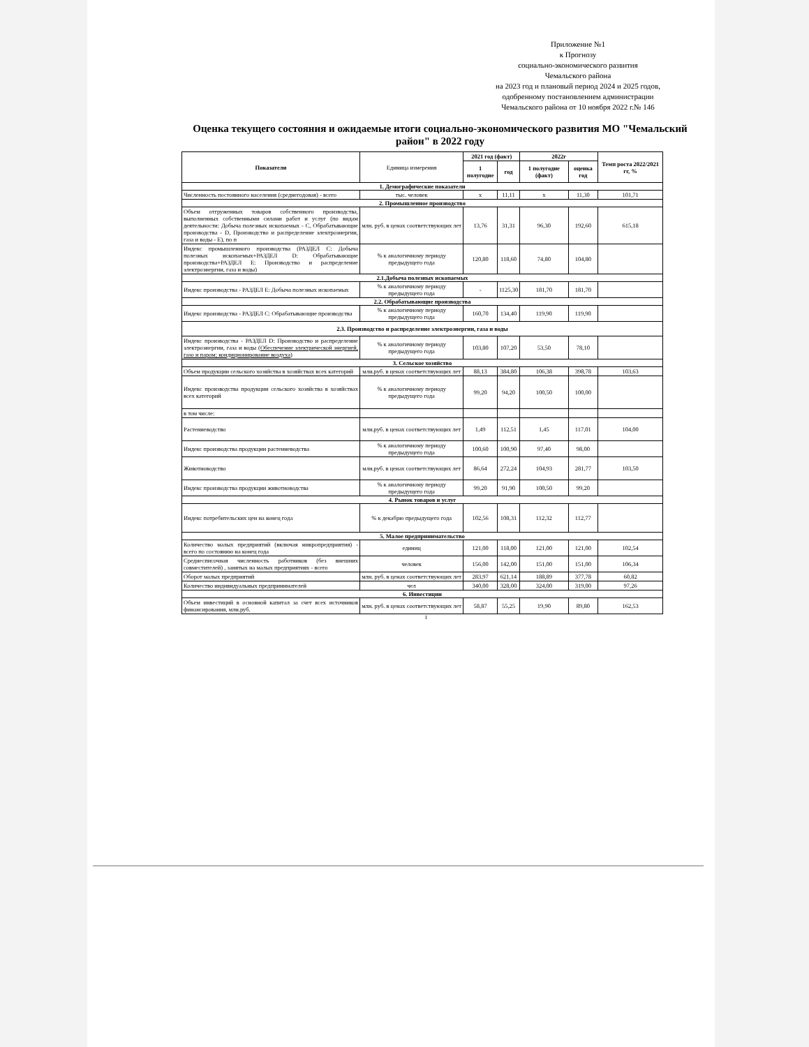Приложение №1
к Прогнозу
социально-экономического развития
Чемальского района
на 2023 год и плановый период 2024 и 2025 годов, одобренному постановлением администрации Чемальского района от 10 ноября 2022 г.№ 146
Оценка текущего состояния и ожидаемые итоги социально-экономического развития МО "Чемальский район" в 2022 году
| Показатели | Единица измерения | 2021 год (факт) | | 2022г | | Темп роста 2022/2021 гг, % |
| --- | --- | --- | --- | --- | --- | --- |
| | | 1 полугодие | год | 1 полугодие (факт) | оценка год | |
| 1. Демографические показатели | | | | | | |
| Численность постоянного населения (среднегодовая) - всего | тыс. человек | х | 11,11 | х | 11,30 | 101,71 |
| 2. Промышленное производство | | | | | | |
| Объем отгруженных товаров собственного производства, выполненных собственными силами работ и услуг (по видам деятельности: Добыча полезных ископаемых - С, Обрабатывающие производства - D, Производство и распределение электроэнергии, газа и воды - Е), по п | млн. руб. в ценах соответствующих лет | 13,76 | 31,31 | 96,30 | 192,60 | 615,18 |
| Индекс промышленного производства (РАЗДЕЛ С: Добыча полезных ископаемых+РАЗДЕЛ D: Обрабатывающие производства+РАЗДЕЛ Е: Производство и распределение электроэнергии, газа и воды) | % к аналогичному периоду предыдущего года | 120,80 | 118,60 | 74,80 | 104,80 | |
| 2.1.Добыча полезных ископаемых | | | | | | |
| Индекс производства - РАЗДЕЛ Е: Добыча полезных ископаемых | % к аналогичному периоду предыдущего года | - | 1125,30 | 181,70 | 181,70 | |
| 2.2. Обрабатывающие производства | | | | | | |
| Индекс производства - РАЗДЕЛ С: Обрабатывающие производства | % к аналогичному периоду предыдущего года | 160,70 | 134,40 | 119,90 | 119,90 | |
| 2.3. Производство и распределение электроэнергии, газа и воды | | | | | | |
| Индекс производства - РАЗДЕЛ D: Производство и распределение электроэнергии, газа и воды ( Обеспечение электрической энергией, газо и паром; кондиционирование воздуха ) | % к аналогичному периоду предыдущего года | 103,80 | 107,20 | 53,50 | 78,10 | |
| 3. Сельское хозяйство | | | | | | |
| Объем продукции сельского хозяйства в хозяйствах всех категорий | млн.руб. в ценах соответствующих лет | 88,13 | 384,80 | 106,38 | 398,78 | 103,63 |
| Индекс производства продукции сельского хозяйства в хозяйствах всех категорий | % к аналогичному периоду предыдущего года | 99,20 | 94,20 | 100,50 | 100,00 | |
| в том числе: | | | | | | |
| Растениеводство | млн.руб. в ценах соответствующих лет | 1,49 | 112,51 | 1,45 | 117,01 | 104,00 |
| Индекс производства продукции растениеводства | % к аналогичному периоду предыдущего года | 100,60 | 100,90 | 97,40 | 98,00 | |
| Животноводство | млн.руб. в ценах соответствующих лет | 86,64 | 272,24 | 104,93 | 281,77 | 103,50 |
| Индекс производства продукции животноводства | % к аналогичному периоду предыдущего года | 99,20 | 91,90 | 100,50 | 99,20 | |
| 4. Рынок товаров и услуг | | | | | | |
| Индекс потребительских цен на конец года | % к декабрю предыдущего года | 102,56 | 108,31 | 112,32 | 112,77 | |
| 5. Малое предпринимательство | | | | | | |
| Количество малых предприятий (включая микропредприятия) - всего по состоянию на конец года | единиц | 121,00 | 118,00 | 121,00 | 121,00 | 102,54 |
| Среднесписочная численность работников (без внешних совместителей) , занятых на малых предприятиях - всего | человек | 156,00 | 142,00 | 151,00 | 151,00 | 106,34 |
| Оборот малых предприятий | млн. руб. в ценах соответствующих лет | 283,97 | 621,14 | 188,89 | 377,78 | 60,82 |
| Количество индивидуальных предпринимателей | чел | 340,00 | 328,00 | 324,00 | 319,00 | 97,26 |
| 6. Инвестиции | | | | | | |
| Объем инвестиций в основной капитал за счет всех источников финансирования, млн.руб. | млн. руб. в ценах соответствующих лет | 58,87 | 55,25 | 19,90 | 89,80 | 162,53 |
1